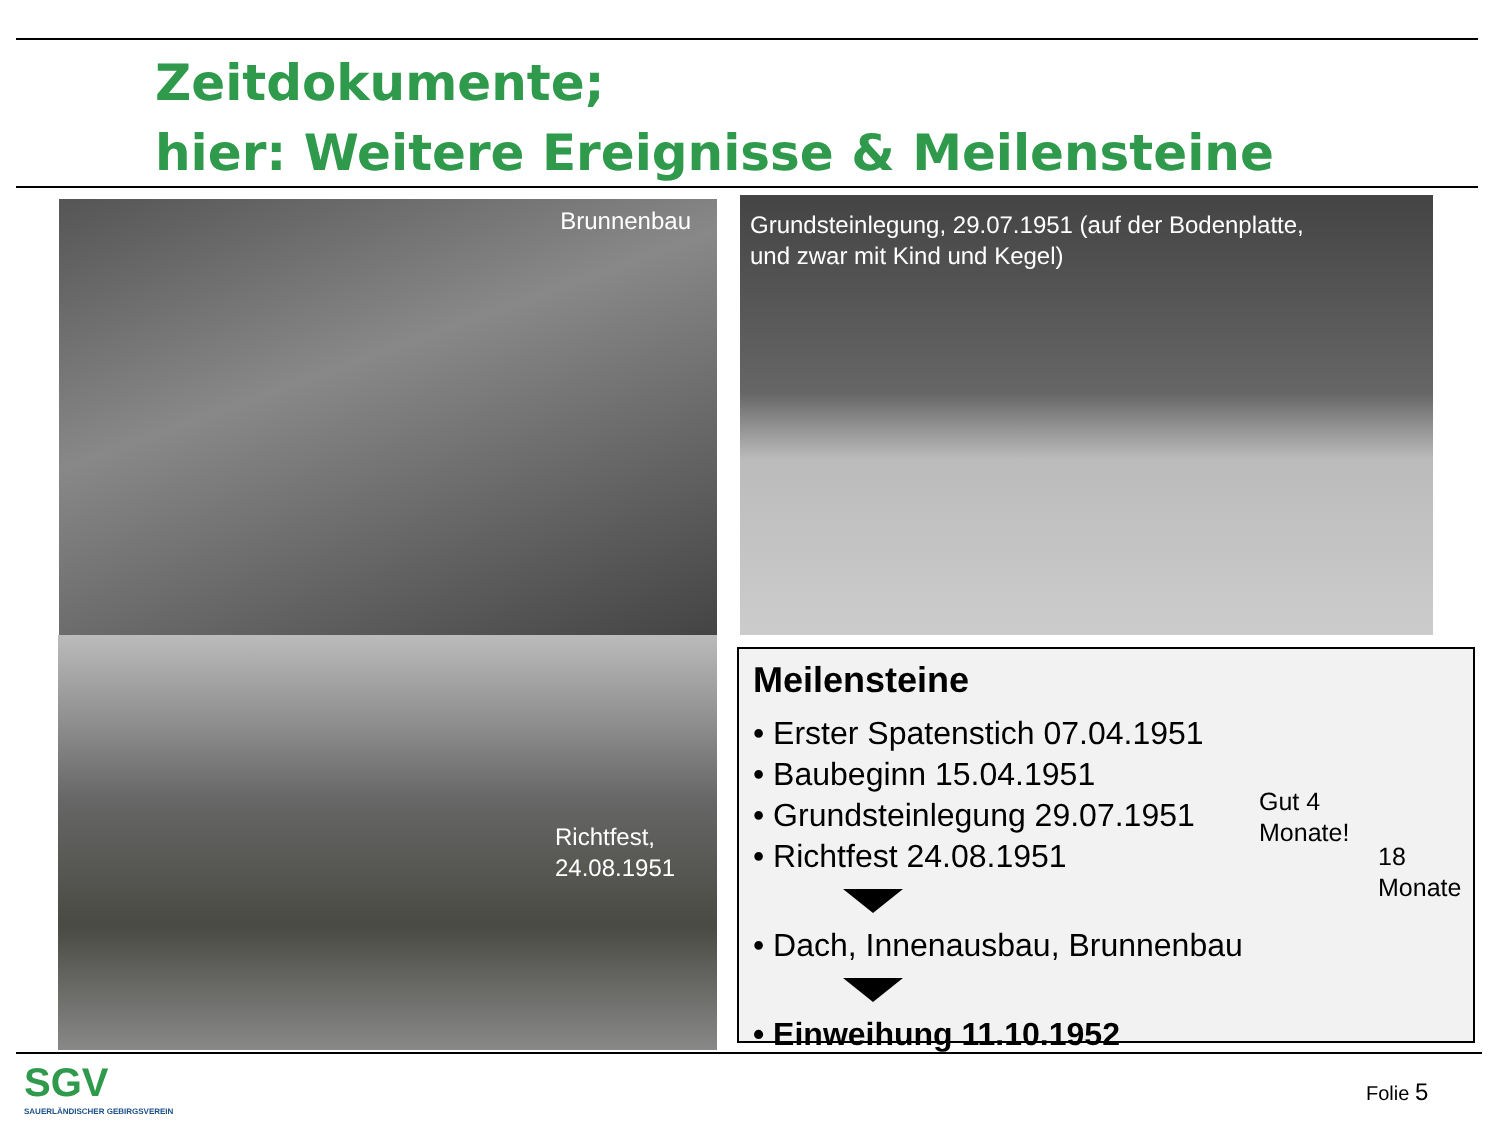Zeitdokumente;
hier: Weitere Ereignisse & Meilensteine
Brunnenbau
Grundsteinlegung, 29.07.1951 (auf der Bodenplatte,
und zwar mit Kind und Kegel)
Richtfest,
24.08.1951
Meilensteine
• Erster Spatenstich 07.04.1951
• Baubeginn 15.04.1951
• Grundsteinlegung 29.07.1951
• Richtfest 24.08.1951
• Dach, Innenausbau, Brunnenbau
• Einweihung 11.10.1952
Gut 4
Monate!
18
Monate
SGV
SAUERLÄNDISCHER GEBIRGSVEREIN
Folie 5